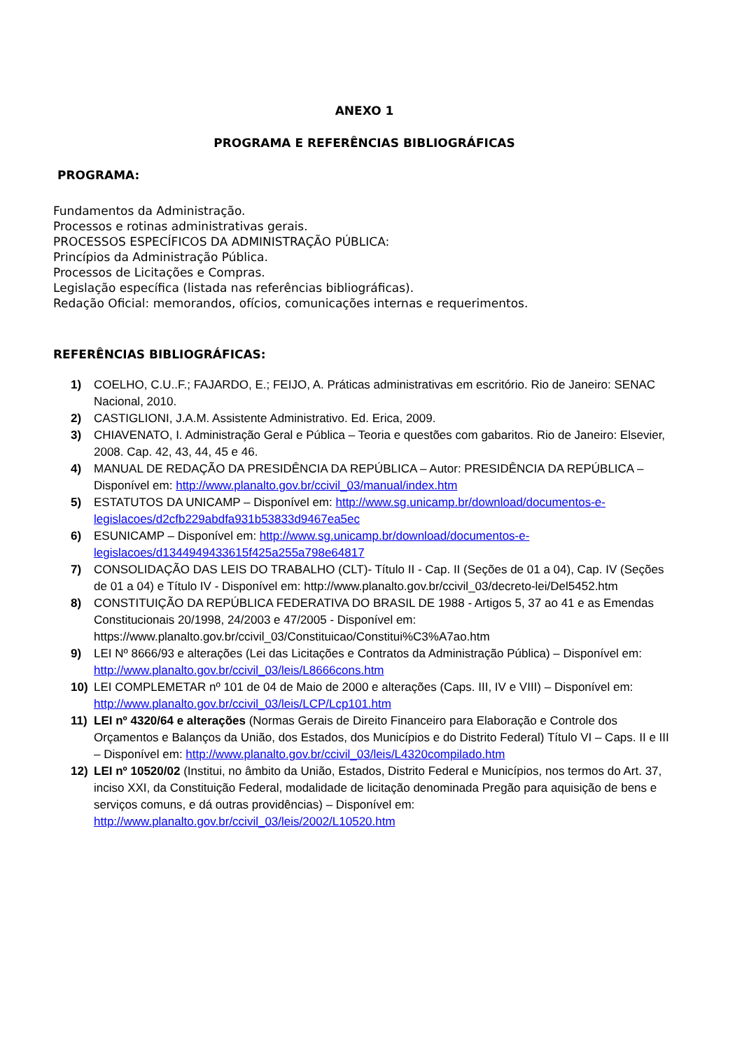ANEXO 1
PROGRAMA E REFERÊNCIAS BIBLIOGRÁFICAS
PROGRAMA:
Fundamentos da Administração.
Processos e rotinas administrativas gerais.
PROCESSOS ESPECÍFICOS DA ADMINISTRAÇÃO PÚBLICA:
Princípios da Administração Pública.
Processos de Licitações e Compras.
Legislação específica (listada nas referências bibliográficas).
Redação Oficial: memorandos, ofícios, comunicações internas e requerimentos.
REFERÊNCIAS BIBLIOGRÁFICAS:
1) COELHO, C.U..F.; FAJARDO, E.; FEIJO, A. Práticas administrativas em escritório. Rio de Janeiro: SENAC Nacional, 2010.
2) CASTIGLIONI, J.A.M. Assistente Administrativo. Ed. Erica, 2009.
3) CHIAVENATO, I. Administração Geral e Pública – Teoria e questões com gabaritos. Rio de Janeiro: Elsevier, 2008. Cap. 42, 43, 44, 45 e 46.
4) MANUAL DE REDAÇÃO DA PRESIDÊNCIA DA REPÚBLICA – Autor: PRESIDÊNCIA DA REPÚBLICA – Disponível em: http://www.planalto.gov.br/ccivil_03/manual/index.htm
5) ESTATUTOS DA UNICAMP – Disponível em: http://www.sg.unicamp.br/download/documentos-e-legislacoes/d2cfb229abdfa931b53833d9467ea5ec
6) ESUNICAMP – Disponível em: http://www.sg.unicamp.br/download/documentos-e-legislacoes/d1344949433615f425a255a798e64817
7) CONSOLIDAÇÃO DAS LEIS DO TRABALHO (CLT)- Título II - Cap. II (Seções de 01 a 04), Cap. IV (Seções de 01 a 04) e Título IV - Disponível em: http://www.planalto.gov.br/ccivil_03/decreto-lei/Del5452.htm
8) CONSTITUIÇÃO DA REPÚBLICA FEDERATIVA DO BRASIL DE 1988 - Artigos 5, 37 ao 41 e as Emendas Constitucionais 20/1998, 24/2003 e 47/2005 - Disponível em: https://www.planalto.gov.br/ccivil_03/Constituicao/Constitui%C3%A7ao.htm
9) LEI Nº 8666/93 e alterações (Lei das Licitações e Contratos da Administração Pública) – Disponível em: http://www.planalto.gov.br/ccivil_03/leis/L8666cons.htm
10) LEI COMPLEMETAR nº 101 de 04 de Maio de 2000 e alterações (Caps. III, IV e VIII) – Disponível em: http://www.planalto.gov.br/ccivil_03/leis/LCP/Lcp101.htm
11) LEI nº 4320/64 e alterações (Normas Gerais de Direito Financeiro para Elaboração e Controle dos Orçamentos e Balanços da União, dos Estados, dos Municípios e do Distrito Federal) Título VI – Caps. II e III – Disponível em: http://www.planalto.gov.br/ccivil_03/leis/L4320compilado.htm
12) LEI nº 10520/02 (Institui, no âmbito da União, Estados, Distrito Federal e Municípios, nos termos do Art. 37, inciso XXI, da Constituição Federal, modalidade de licitação denominada Pregão para aquisição de bens e serviços comuns, e dá outras providências) – Disponível em: http://www.planalto.gov.br/ccivil_03/leis/2002/L10520.htm